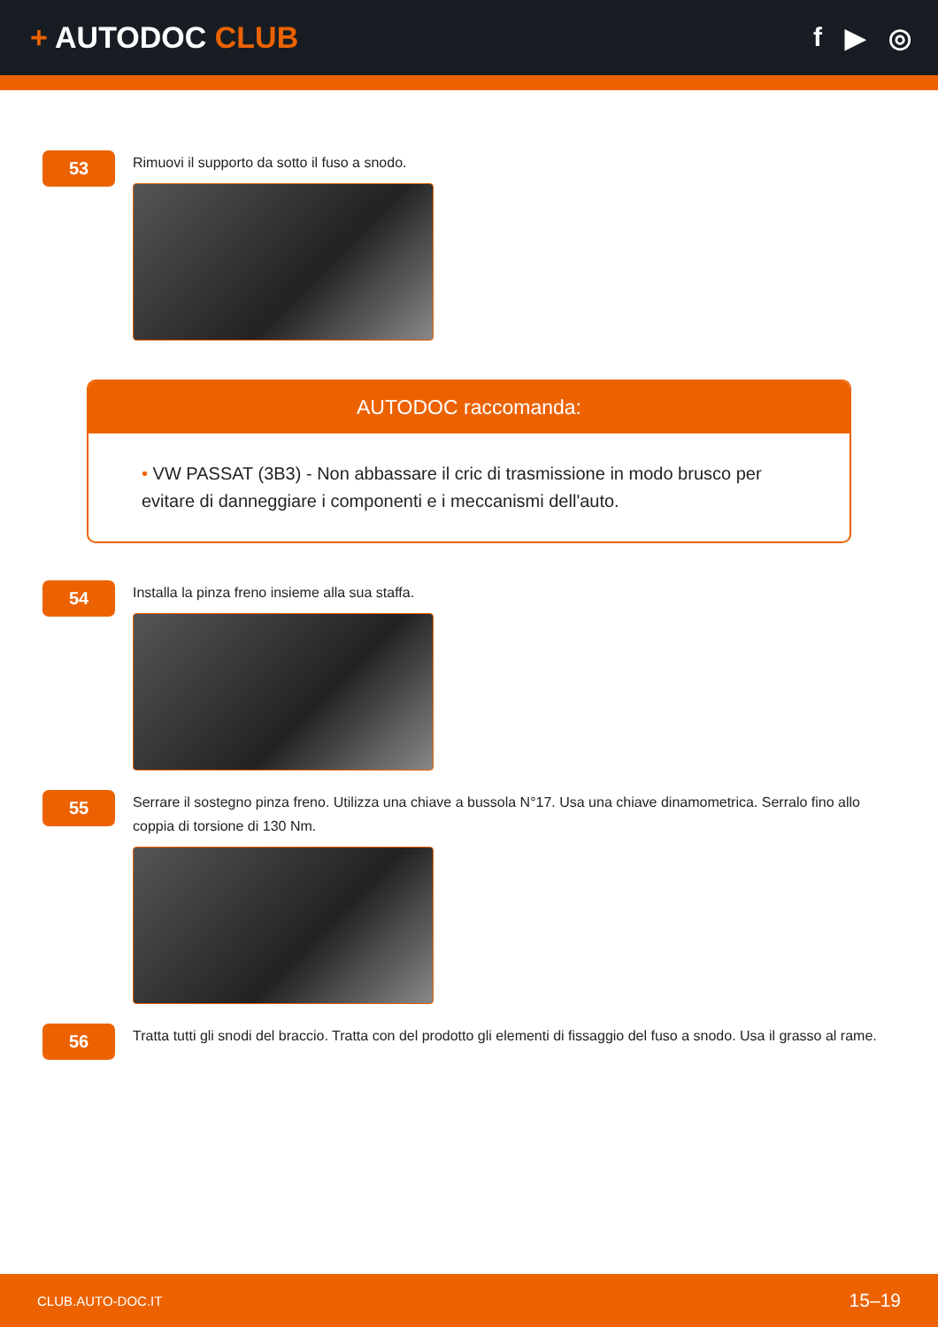+ AUTODOC CLUB f ▶ ◎
53
Rimuovi il supporto da sotto il fuso a snodo.
AUTODOC raccomanda:
• VW PASSAT (3B3) - Non abbassare il cric di trasmissione in modo brusco per evitare di danneggiare i componenti e i meccanismi dell'auto.
54
Installa la pinza freno insieme alla sua staffa.
55
Serrare il sostegno pinza freno. Utilizza una chiave a bussola N°17. Usa una chiave dinamometrica. Serralo fino allo coppia di torsione di 130 Nm.
56
Tratta tutti gli snodi del braccio. Tratta con del prodotto gli elementi di fissaggio del fuso a snodo. Usa il grasso al rame.
CLUB.AUTO-DOC.IT 15–19